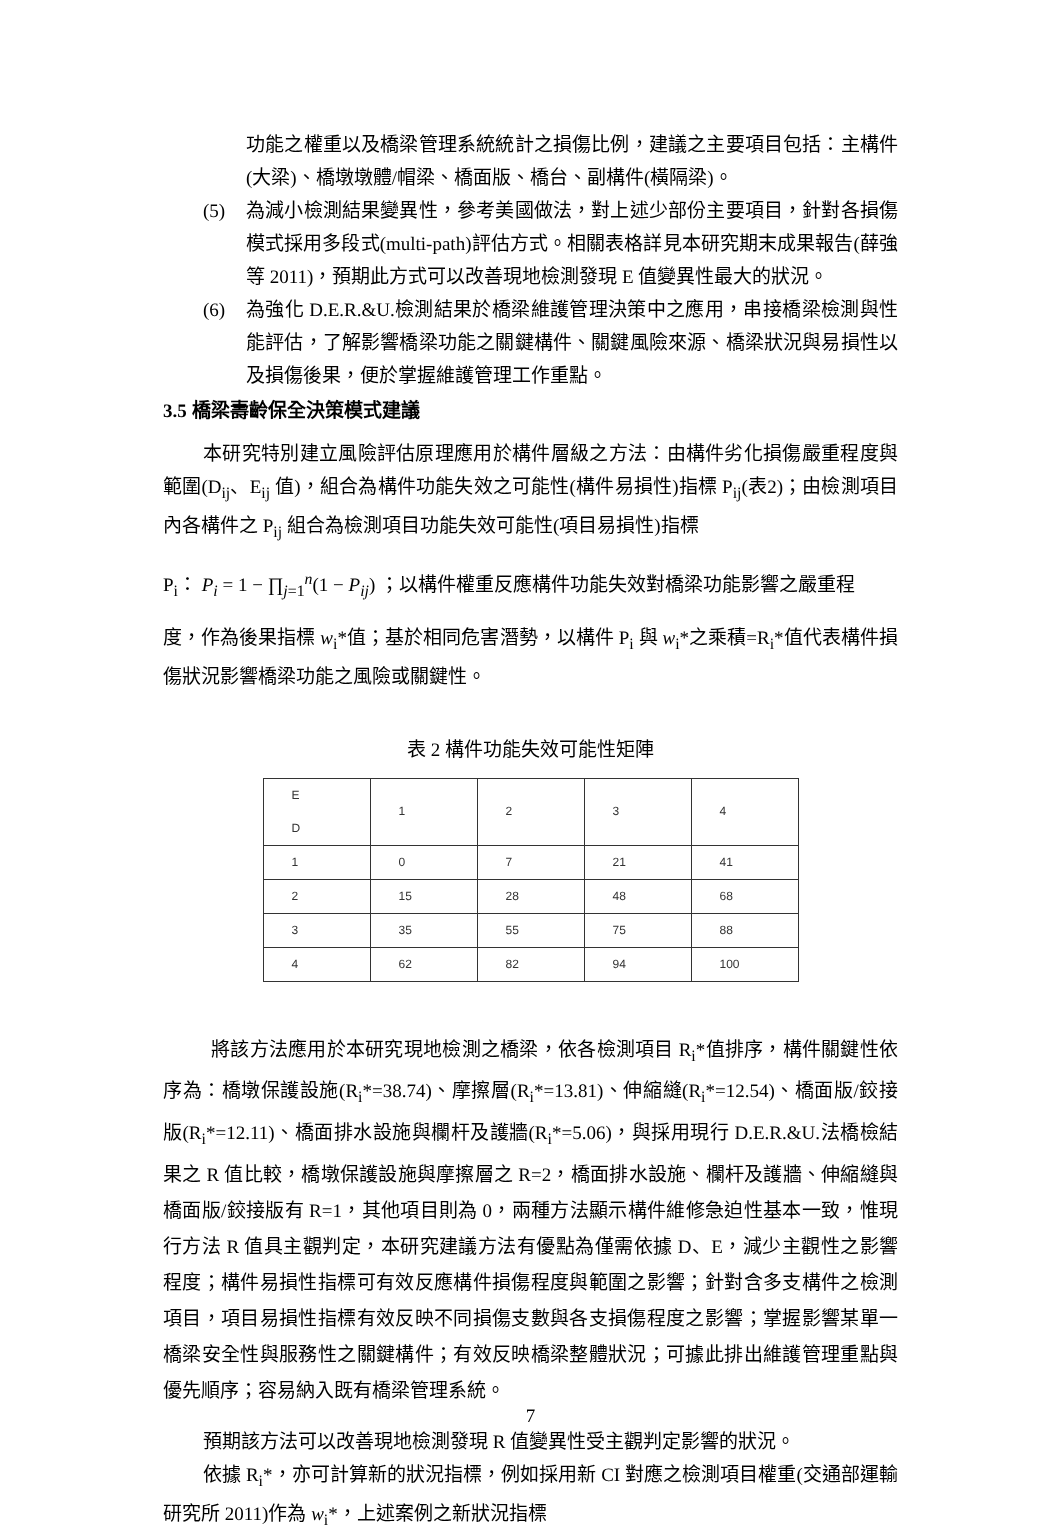功能之權重以及橋梁管理系統統計之損傷比例，建議之主要項目包括：主構件(大梁)、橋墩墩體/帽梁、橋面版、橋台、副構件(橫隔梁)。
(5) 為減小檢測結果變異性，參考美國做法，對上述少部份主要項目，針對各損傷模式採用多段式(multi-path)評估方式。相關表格詳見本研究期末成果報告(薛強等 2011)，預期此方式可以改善現地檢測發現 E 值變異性最大的狀況。
(6) 為強化 D.E.R.&U.檢測結果於橋梁維護管理決策中之應用，串接橋梁檢測與性能評估，了解影響橋梁功能之關鍵構件、關鍵風險來源、橋梁狀況與易損性以及損傷後果，便於掌握維護管理工作重點。
3.5 橋梁壽齡保全決策模式建議
本研究特別建立風險評估原理應用於構件層級之方法：由構件劣化損傷嚴重程度與範圍(D<sub>ij</sub>、E<sub>ij</sub> 值)，組合為構件功能失效之可能性(構件易損性)指標 P<sub>ij</sub>(表2)；由檢測項目內各構件之 P<sub>ij</sub> 組合為檢測項目功能失效可能性(項目易損性)指標
P<sub>i</sub>： P<sub>i</sub> = 1 − ∏<sub>j=1</sub><sup>n</sup>(1 − P<sub>ij</sub>) ；以構件權重反應構件功能失效對橋梁功能影響之嚴重程
度，作為後果指標 w<sub>i</sub>*值；基於相同危害潛勢，以構件 P<sub>i</sub> 與 w<sub>i</sub>*之乘積=R<sub>i</sub>*值代表構件損傷狀況影響橋梁功能之風險或關鍵性。
表 2 構件功能失效可能性矩陣
| E D | 1 | 2 | 3 | 4 |
| 1 | 0 | 7 | 21 | 41 |
| 2 | 15 | 28 | 48 | 68 |
| 3 | 35 | 55 | 75 | 88 |
| 4 | 62 | 82 | 94 | 100 |
將該方法應用於本研究現地檢測之橋梁，依各檢測項目 R<sub>i</sub>*值排序，構件關鍵性依序為：橋墩保護設施(R<sub>i</sub>*=38.74)、摩擦層(R<sub>i</sub>*=13.81)、伸縮縫(R<sub>i</sub>*=12.54)、橋面版/鉸接版(R<sub>i</sub>*=12.11)、橋面排水設施與欄杆及護牆(R<sub>i</sub>*=5.06)，與採用現行 D.E.R.&U.法橋檢結果之 R 值比較，橋墩保護設施與摩擦層之 R=2，橋面排水設施、欄杆及護牆、伸縮縫與橋面版/鉸接版有 R=1，其他項目則為 0，兩種方法顯示構件維修急迫性基本一致，惟現行方法 R 值具主觀判定，本研究建議方法有優點為僅需依據 D、E，減少主觀性之影響程度；構件易損性指標可有效反應構件損傷程度與範圍之影響；針對含多支構件之檢測項目，項目易損性指標有效反映不同損傷支數與各支損傷程度之影響；掌握影響某單一橋梁安全性與服務性之關鍵構件；有效反映橋梁整體狀況；可據此排出維護管理重點與優先順序；容易納入既有橋梁管理系統。
預期該方法可以改善現地檢測發現 R 值變異性受主觀判定影響的狀況。
依據 R<sub>i</sub>*，亦可計算新的狀況指標，例如採用新 CI 對應之檢測項目權重(交通部運輸研究所 2011)作為 w<sub>i</sub>*，上述案例之新狀況指標
7